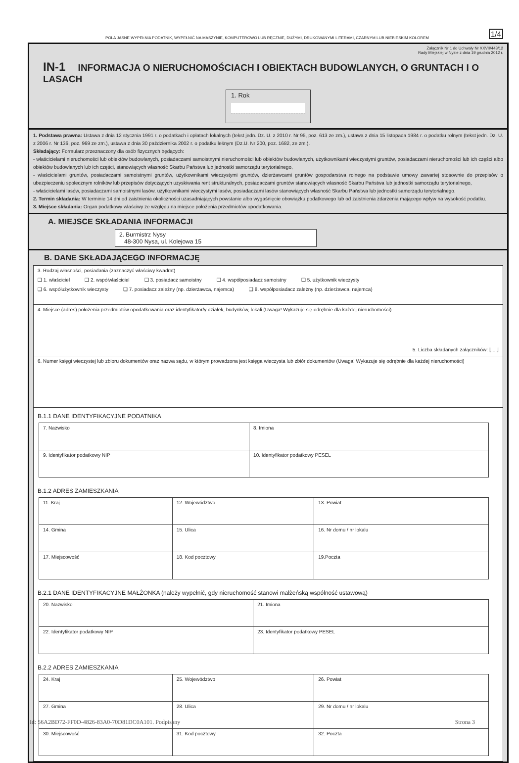POLA JASNE WYPEŁNIA PODATNIK, WYPEŁNIĆ NA MASZYNIE, KOMPUTEROWO LUB RĘCZNIE, DUŻYMI, DRUKOWANYMI LITERAMI, CZARNYM LUB NIEBIESKIM KOLOREM
1/4
Załącznik Nr 1 do Uchwały Nr XXVII/443/12
Rady Miejskiej w Nysie z dnia 19 grudnia 2012 r.
IN-1 INFORMACJA O NIERUCHOMOŚCIACH I OBIEKTACH BUDOWLANYCH, O GRUNTACH I O LASACH
1. Rok
1. Podstawa prawna: Ustawa z dnia 12 stycznia 1991 r. o podatkach i opłatach lokalnych (tekst jedn. Dz. U. z 2010 r. Nr 95, poz. 613 ze zm.), ustawa z dnia 15 listopada 1984 r. o podatku rolnym (tekst jedn. Dz. U. z 2006 r. Nr 136, poz. 969 ze zm.), ustawa z dnia 30 października 2002 r. o podatku leśnym (Dz.U. Nr 200, poz. 1682, ze zm.).
Składający: Formularz przeznaczony dla osób fizycznych będących:
- właścicielami nieruchomości lub obiektów budowlanych, posiadaczami samoistnymi nieruchomości lub obiektów budowlanych, użytkownikami wieczystymi gruntów, posiadaczami nieruchomości lub ich części albo obiektów budowlanych lub ich części, stanowiących własność Skarbu Państwa lub jednostki samorządu terytorialnego,
- właścicielami gruntów, posiadaczami samoistnymi gruntów, użytkownikami wieczystymi gruntów, dzierżawcami gruntów gospodarstwa rolnego na podstawie umowy zawartej stosownie do przepisów o ubezpieczeniu społecznym rolników lub przepisów dotyczących uzyskiwania rent strukturalnych, posiadaczami gruntów stanowiących własność Skarbu Państwa lub jednostki samorządu terytorialnego,
- właścicielami lasów, posiadaczami samoistnymi lasów, użytkownikami wieczystymi lasów, posiadaczami lasów stanowiących własność Skarbu Państwa lub jednostki samorządu terytorialnego.
2. Termin składania: W terminie 14 dni od zaistnienia okoliczności uzasadniających powstanie albo wygaśnięcie obowiązku podatkowego lub od zaistnienia zdarzenia mającego wpływ na wysokość podatku.
3. Miejsce składania: Organ podatkowy właściwy ze względu na miejsce położenia przedmiotów opodatkowania.
A. MIEJSCE SKŁADANIA INFORMACJI
2. Burmistrz Nysy
48-300 Nysa, ul. Kolejowa 15
B. DANE SKŁADAJĄCEGO INFORMACJĘ
3. Rodzaj własności, posiadania (zaznaczyć właściwy kwadrat)
❑ 1. właściciel ❑ 2. współwłaściciel ❑ 3. posiadacz samoistny ❑ 4. współposiadacz samoistny ❑ 5. użytkownik wieczysty
❑ 6. współużytkownik wieczysty ❑ 7. posiadacz zależny (np. dzierżawca, najemca) ❑ 8. współposiadacz zależny (np. dzierżawca, najemca)
4. Miejsce (adres) położenia przedmiotów opodatkowania oraz identyfikator/y działek, budynków, lokali (Uwaga! Wykazuje się odrębnie dla każdej nieruchomości)
5. Liczba składanych załączników: ⌊....⌋
6. Numer księgi wieczystej lub zbioru dokumentów oraz nazwa sądu, w którym prowadzona jest księga wieczysta lub zbiór dokumentów (Uwaga! Wykazuje się odrębnie dla każdej nieruchomości)
B.1.1 DANE IDENTYFIKACYJNE PODATNIKA
| 7. Nazwisko | 8. Imiona |
| 9. Identyfikator podatkowy NIP | 10. Identyfikator podatkowy PESEL |
B.1.2 ADRES ZAMIESZKANIA
| 11. Kraj | 12. Województwo | 13. Powiat |
| 14. Gmina | 15. Ulica | 16. Nr domu / nr lokalu |
| 17. Miejscowość | 18. Kod pocztowy | 19.Poczta |
B.2.1 DANE IDENTYFIKACYJNE MAŁŻONKA (należy wypełnić, gdy nieruchomość stanowi małżeńską wspólność ustawową)
| 20. Nazwisko | 21. Imiona |
| 22. Identyfikator podatkowy NIP | 23. Identyfikator podatkowy PESEL |
B.2.2 ADRES ZAMIESZKANIA
| 24. Kraj | 25. Województwo | 26. Powiat |
| 27. Gmina | 28. Ulica | 29. Nr domu / nr lokalu |
| 30. Miejscowość | 31. Kod pocztowy | 32. Poczta |
Id: 56A2BD72-FF0D-4826-83A0-70D81DC0A101. Podpisany Strona 3